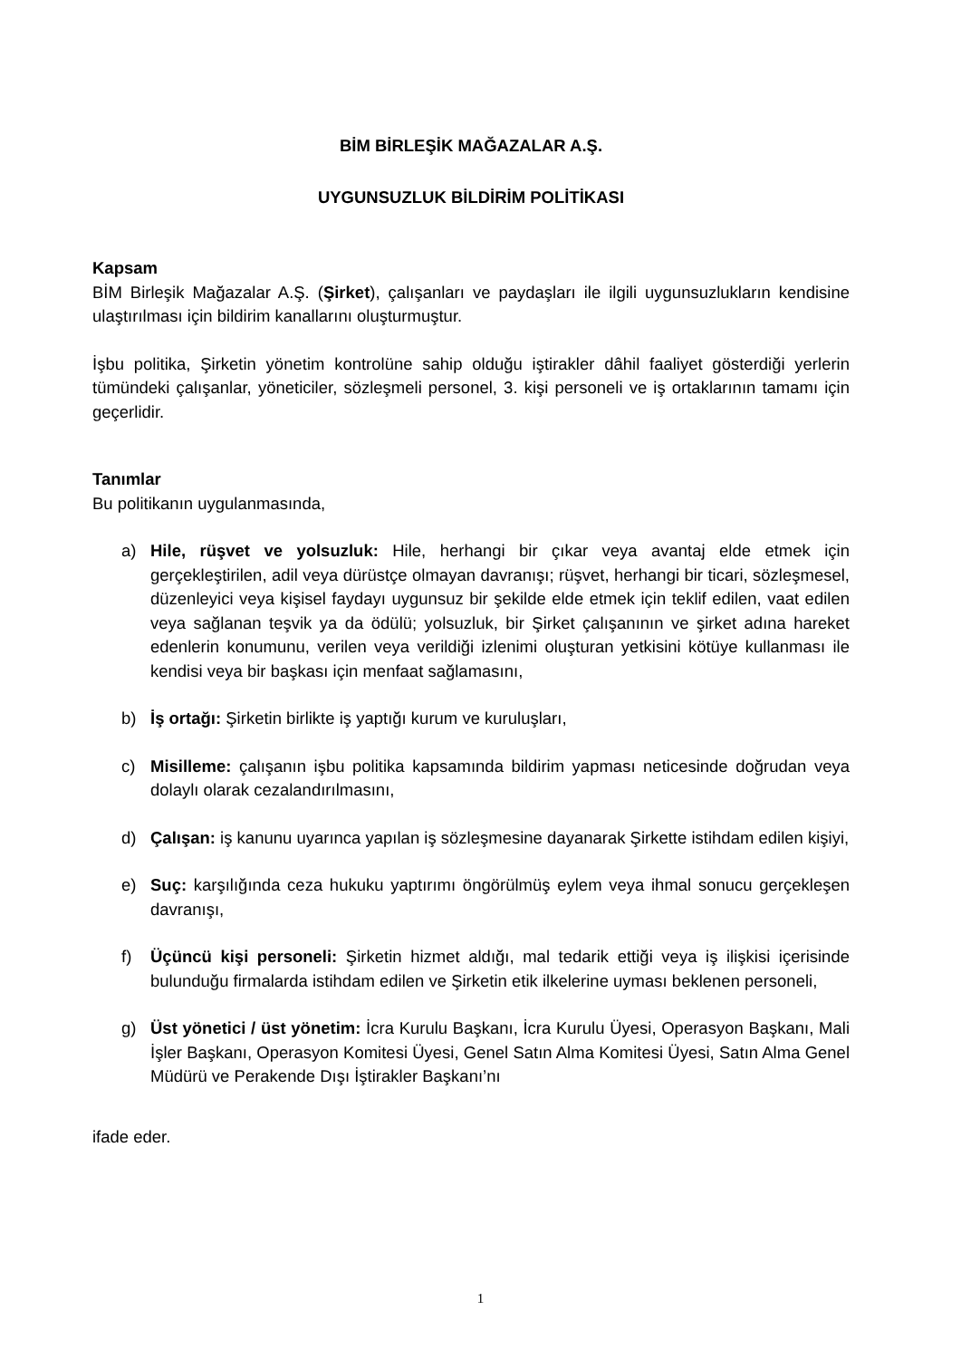BİM BİRLEŞİK MAĞAZALAR A.Ş.
UYGUNSUZLUK BİLDİRİM POLİTİKASI
Kapsam
BİM Birleşik Mağazalar A.Ş. (Şirket), çalışanları ve paydaşları ile ilgili uygunsuzlukların kendisine ulaştırılması için bildirim kanallarını oluşturmuştur.
İşbu politika, Şirketin yönetim kontrolüne sahip olduğu iştirakler dâhil faaliyet gösterdiği yerlerin tümündeki çalışanlar, yöneticiler, sözleşmeli personel, 3. kişi personeli ve iş ortaklarının tamamı için geçerlidir.
Tanımlar
Bu politikanın uygulanmasında,
a) Hile, rüşvet ve yolsuzluk: Hile, herhangi bir çıkar veya avantaj elde etmek için gerçekleştirilen, adil veya dürüstçe olmayan davranışı; rüşvet, herhangi bir ticari, sözleşmesel, düzenleyici veya kişisel faydayı uygunsuz bir şekilde elde etmek için teklif edilen, vaat edilen veya sağlanan teşvik ya da ödülü; yolsuzluk, bir Şirket çalışanının ve şirket adına hareket edenlerin konumunu, verilen veya verildiği izlenimi oluşturan yetkisini kötüye kullanması ile kendisi veya bir başkası için menfaat sağlamasını,
b) İş ortağı: Şirketin birlikte iş yaptığı kurum ve kuruluşları,
c) Misilleme: çalışanın işbu politika kapsamında bildirim yapması neticesinde doğrudan veya dolaylı olarak cezalandırılmasını,
d) Çalışan: iş kanunu uyarınca yapılan iş sözleşmesine dayanarak Şirkette istihdam edilen kişiyi,
e) Suç: karşılığında ceza hukuku yaptırımı öngörülmüş eylem veya ihmal sonucu gerçekleşen davranışı,
f) Üçüncü kişi personeli: Şirketin hizmet aldığı, mal tedarik ettiği veya iş ilişkisi içerisinde bulunduğu firmalarda istihdam edilen ve Şirketin etik ilkelerine uyması beklenen personeli,
g) Üst yönetici / üst yönetim: İcra Kurulu Başkanı, İcra Kurulu Üyesi, Operasyon Başkanı, Mali İşler Başkanı, Operasyon Komitesi Üyesi, Genel Satın Alma Komitesi Üyesi, Satın Alma Genel Müdürü ve Perakende Dışı İştirakler Başkanı’nı
ifade eder.
1